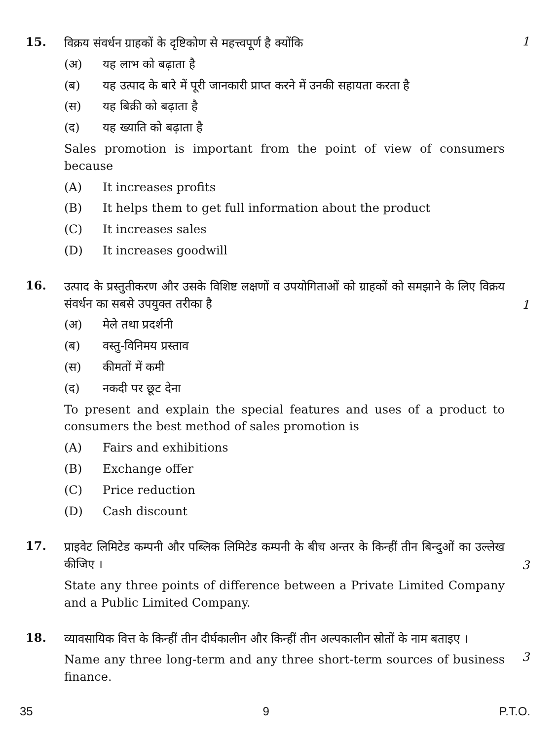15.
विक्रय संवर्धन ग्राहकों के दृष्टिकोण से महत्त्वपूर्ण है क्योंकि
(अ) यह लाभ को बढ़ाता है
(ब) यह उत्पाद के बारे में पूरी जानकारी प्राप्त करने में उनकी सहायता करता है
(स) यह बिक्री को बढ़ाता है
(द) यह ख्याति को बढ़ाता है
Sales promotion is important from the point of view of consumers because
(A) It increases profits
(B) It helps them to get full information about the product
(C) It increases sales
(D) It increases goodwill
1
16.
उत्पाद के प्रस्तुतीकरण और उसके विशिष्ट लक्षणों व उपयोगिताओं को ग्राहकों को समझाने के लिए विक्रय संवर्धन का सबसे उपयुक्त तरीका है
(अ) मेले तथा प्रदर्शनी
(ब) वस्तु-विनिमय प्रस्ताव
(स) कीमतों में कमी
(द) नकदी पर छूट देना
To present and explain the special features and uses of a product to consumers the best method of sales promotion is
(A) Fairs and exhibitions
(B) Exchange offer
(C) Price reduction
(D) Cash discount
1
17.
प्राइवेट लिमिटेड कम्पनी और पब्लिक लिमिटेड कम्पनी के बीच अन्तर के किन्हीं तीन बिन्दुओं का उल्लेख कीजिए ।
State any three points of difference between a Private Limited Company and a Public Limited Company.
3
18.
व्यावसायिक वित्त के किन्हीं तीन दीर्घकालीन और किन्हीं तीन अल्पकालीन स्रोतों के नाम बताइए ।
Name any three long-term and any three short-term sources of business finance.
3
35 9 P.T.O.